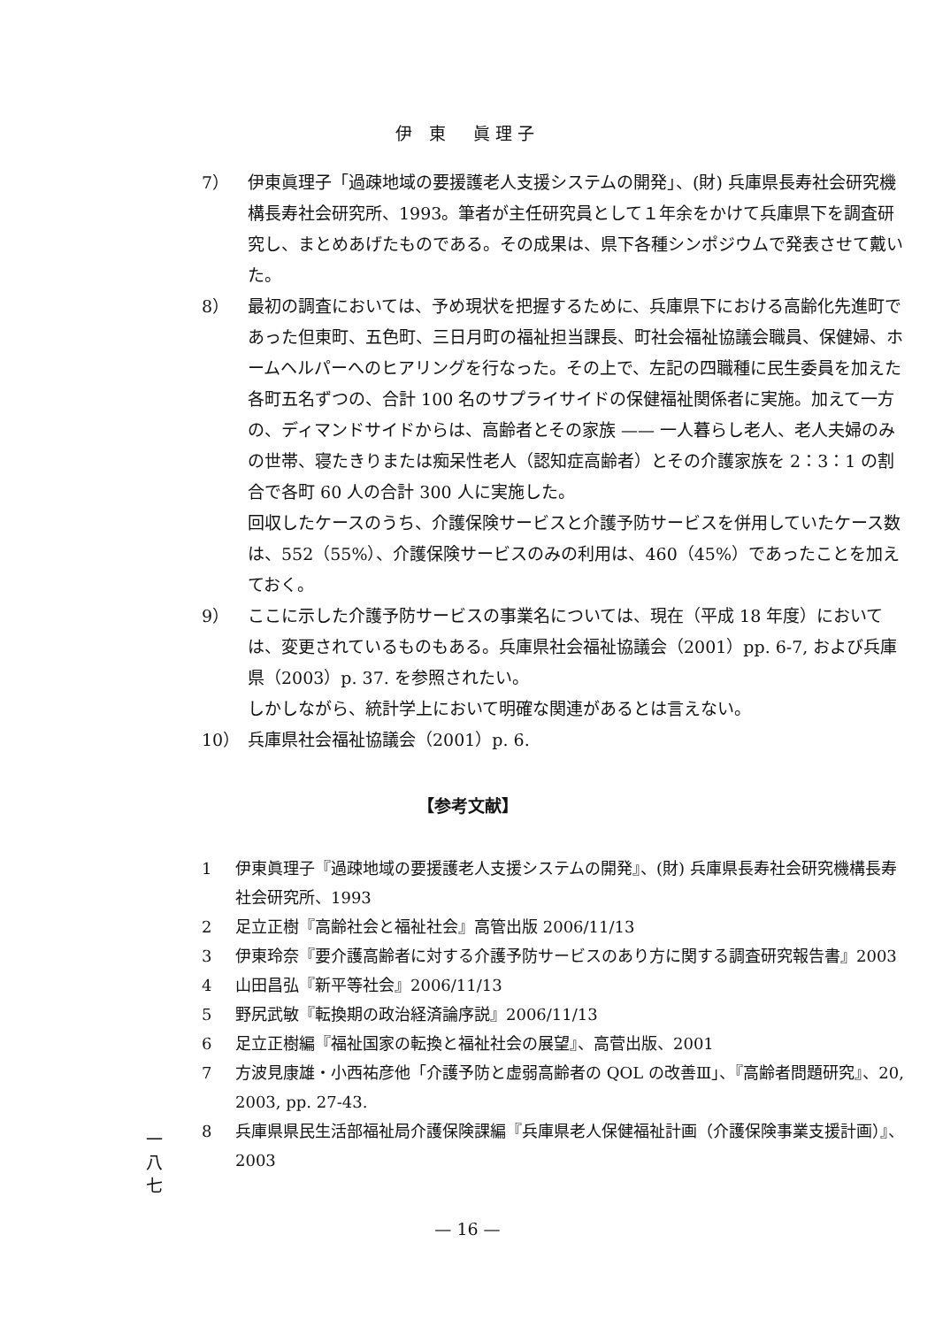伊 東　眞理子
7） 伊東眞理子「過疎地域の要援護老人支援システムの開発」、(財) 兵庫県長寿社会研究機構長寿社会研究所、1993。筆者が主任研究員として１年余をかけて兵庫県下を調査研究し、まとめあげたものである。その成果は、県下各種シンポジウムで発表させて戴いた。
8） 最初の調査においては、予め現状を把握するために、兵庫県下における高齢化先進町であった但東町、五色町、三日月町の福祉担当課長、町社会福祉協議会職員、保健婦、ホームヘルパーへのヒアリングを行なった。その上で、左記の四職種に民生委員を加えた各町五名ずつの、合計 100 名のサプライサイドの保健福祉関係者に実施。加えて一方の、ディマンドサイドからは、高齢者とその家族 —— 一人暮らし老人、老人夫婦のみの世帯、寝たきりまたは痴呆性老人（認知症高齢者）とその介護家族を 2：3：1 の割合で各町 60 人の合計 300 人に実施した。
回収したケースのうち、介護保険サービスと介護予防サービスを併用していたケース数は、552（55%）、介護保険サービスのみの利用は、460（45%）であったことを加えておく。
9） ここに示した介護予防サービスの事業名については、現在（平成 18 年度）においては、変更されているものもある。兵庫県社会福祉協議会（2001）pp. 6-7, および兵庫県（2003）p. 37. を参照されたい。
しかしながら、統計学上において明確な関連があるとは言えない。
10） 兵庫県社会福祉協議会（2001）p. 6.
【参考文献】
1 伊東眞理子『過疎地域の要援護老人支援システムの開発』、(財) 兵庫県長寿社会研究機構長寿社会研究所、1993
2 足立正樹『高齢社会と福祉社会』高管出版 2006/11/13
3 伊東玲奈『要介護高齢者に対する介護予防サービスのあり方に関する調査研究報告書』2003
4 山田昌弘『新平等社会』2006/11/13
5 野尻武敏『転換期の政治経済論序説』2006/11/13
6 足立正樹編『福祉国家の転換と福祉社会の展望』、高菅出版、2001
7 方波見康雄・小西祐彦他「介護予防と虚弱高齢者の QOL の改善Ⅲ」、『高齢者問題研究』、20, 2003, pp. 27-43.
8 兵庫県県民生活部福祉局介護保険課編『兵庫県老人保健福祉計画（介護保険事業支援計画）』、2003
一
八
七
— 16 —